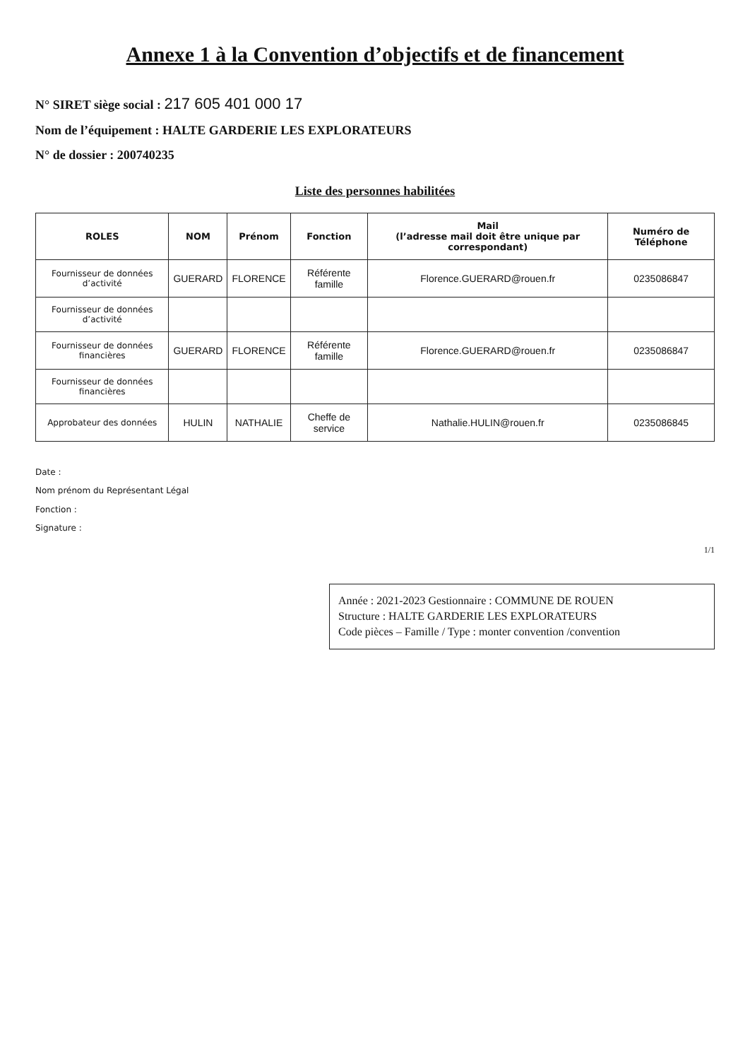Annexe 1 à la Convention d’objectifs et de financement
N° SIRET siège social : 217 605 401 000 17
Nom de l’équipement : HALTE GARDERIE LES EXPLORATEURS
N° de dossier : 200740235
Liste des personnes habilitées
| ROLES | NOM | Prénom | Fonction | Mail (l’adresse mail doit être unique par correspondant) | Numéro de Téléphone |
| --- | --- | --- | --- | --- | --- |
| Fournisseur de données d’activité | GUERARD | FLORENCE | Référente famille | Florence.GUERARD@rouen.fr | 0235086847 |
| Fournisseur de données d’activité | | | | | |
| Fournisseur de données financières | GUERARD | FLORENCE | Référente famille | Florence.GUERARD@rouen.fr | 0235086847 |
| Fournisseur de données financières | | | | | |
| Approbateur des données | HULIN | NATHALIE | Cheffe de service | Nathalie.HULIN@rouen.fr | 0235086845 |
Date :
Nom prénom du Représentant Légal
Fonction :
Signature :
1/1
Année : 2021-2023 Gestionnaire : COMMUNE DE ROUEN
Structure : HALTE GARDERIE LES EXPLORATEURS
Code pièces – Famille / Type : monter convention /convention